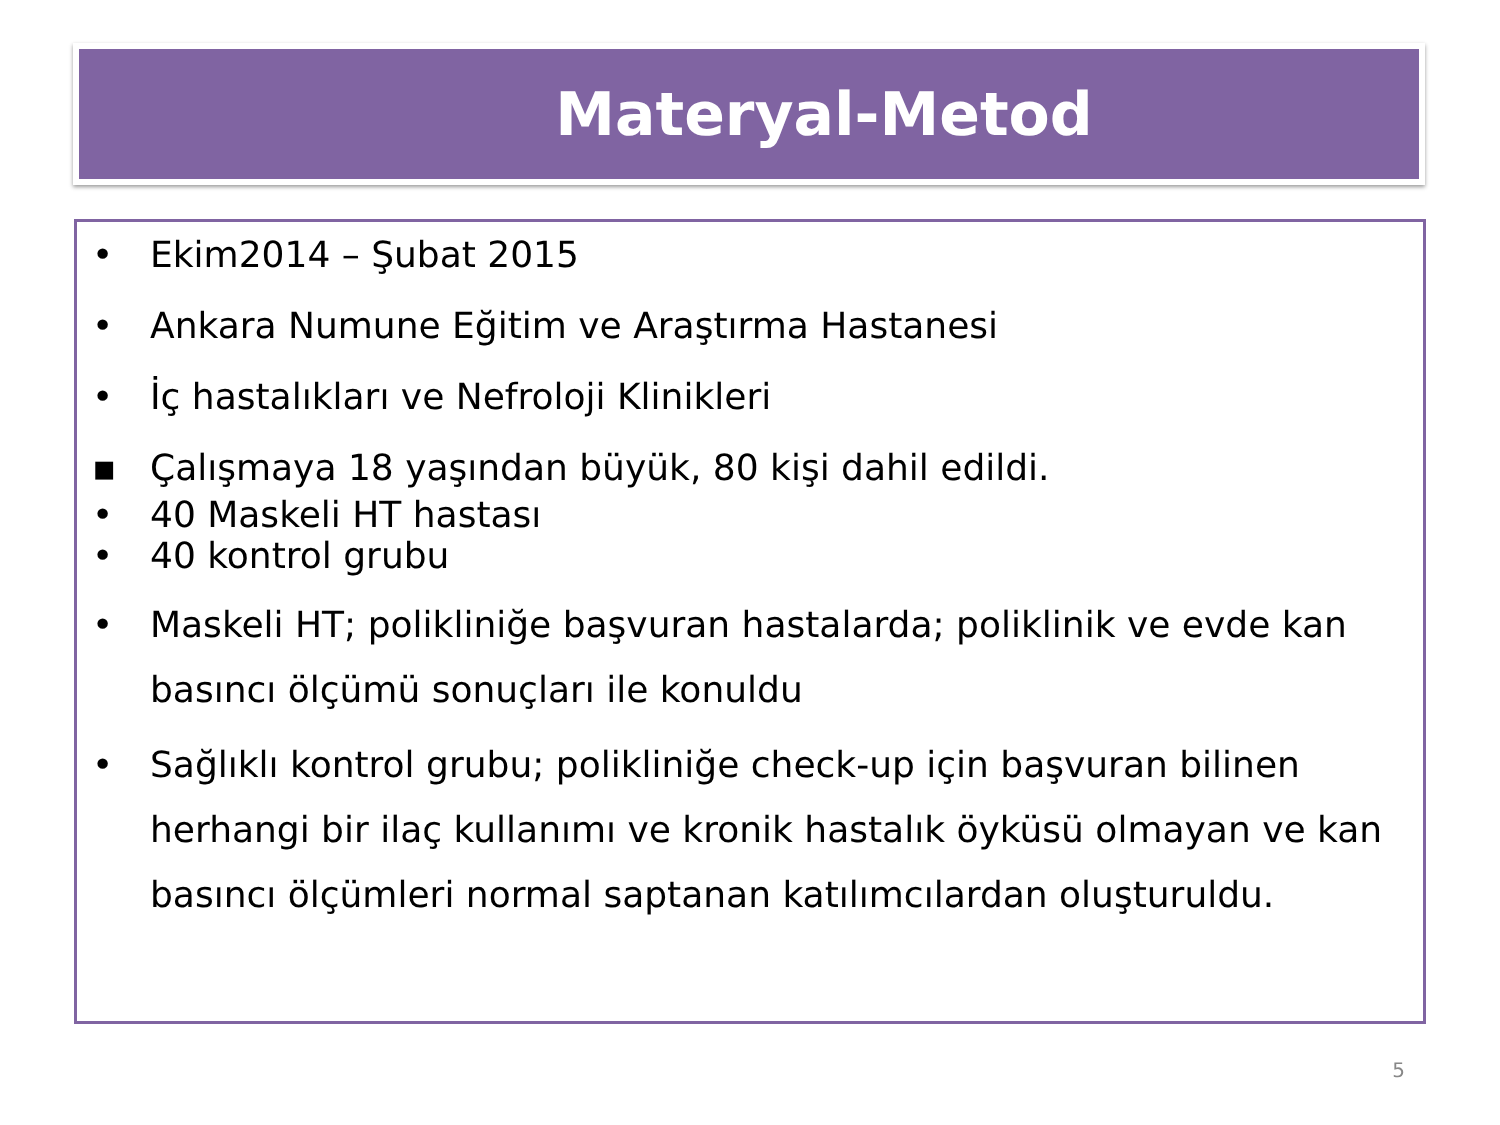Materyal-Metod
• Ekim2014 – Şubat 2015
• Ankara Numune Eğitim ve Araştırma Hastanesi
• İç hastalıkları ve Nefroloji Klinikleri
▪ Çalışmaya 18 yaşından büyük, 80 kişi dahil edildi.
• 40 Maskeli HT hastası
• 40 kontrol grubu
• Maskeli HT; polikliniğe başvuran hastalarda; poliklinik ve evde kan basıncı ölçümü sonuçları ile konuldu
• Sağlıklı kontrol grubu; polikliniğe check-up için başvuran bilinen herhangi bir ilaç kullanımı ve kronik hastalık öyküsü olmayan ve kan basıncı ölçümleri normal saptanan katılımcılardan oluşturuldu.
5